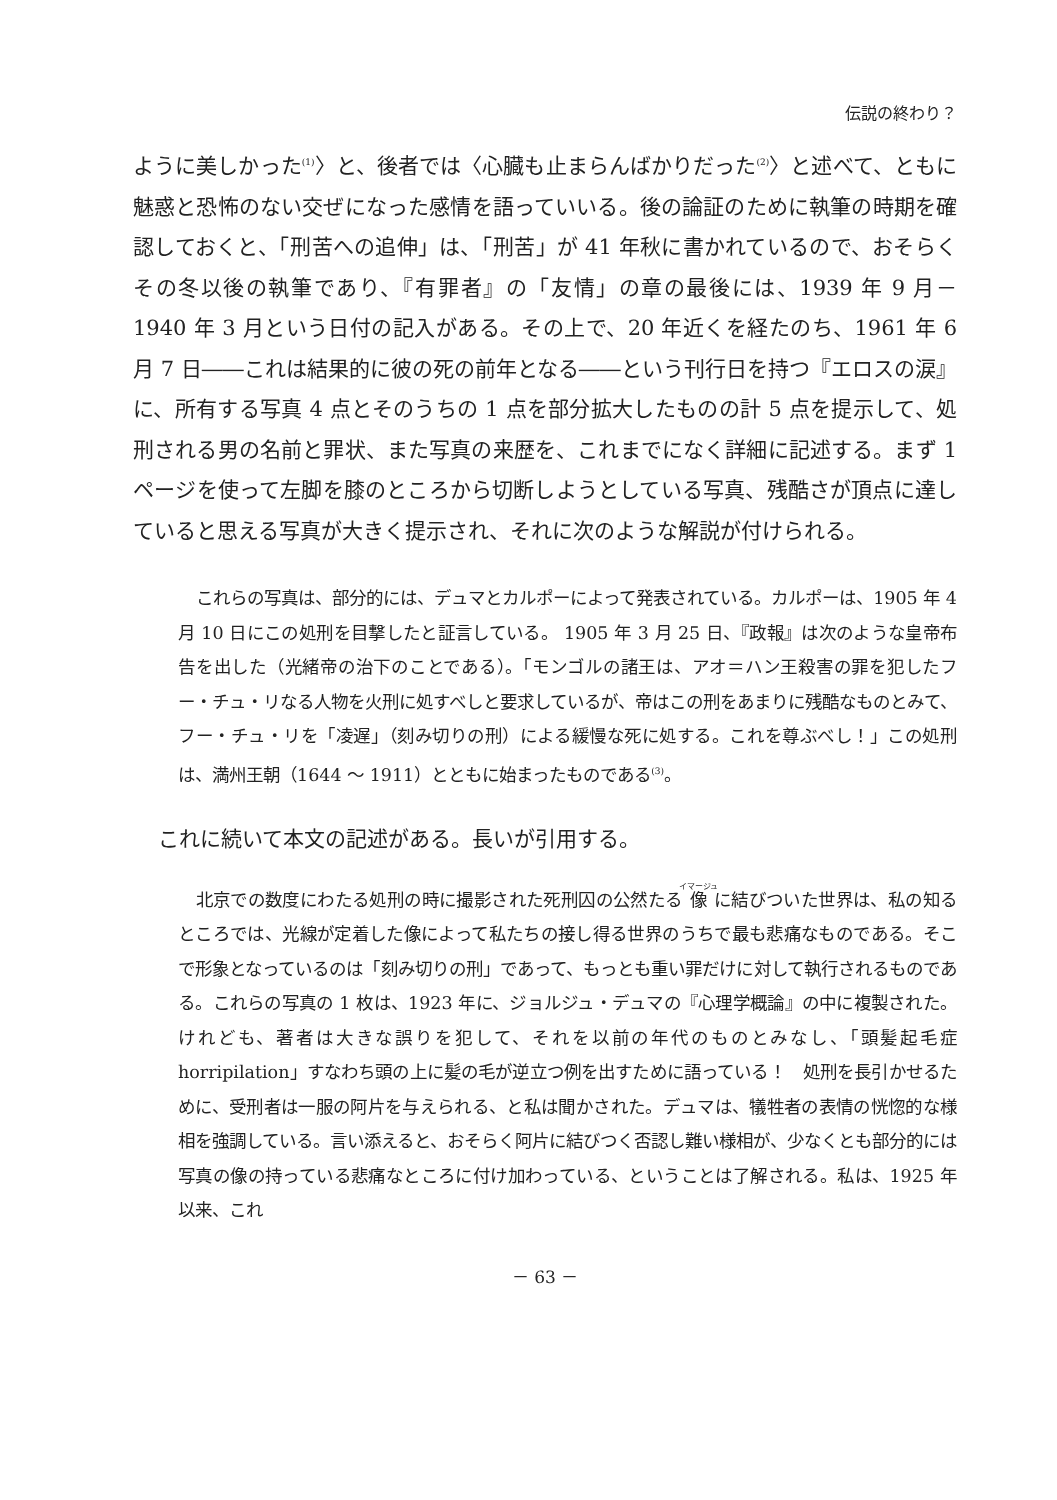伝説の終わり？
ように美しかった<sup>(1)</sup>〉と、後者では〈心臓も止まらんばかりだった<sup>(2)</sup>〉と述べて、ともに魅惑と恐怖のない交ぜになった感情を語っていいる。後の論証のために執筆の時期を確認しておくと、「刑苦への追伸」は、「刑苦」が 41 年秋に書かれているので、おそらくその冬以後の執筆であり、『有罪者』の「友情」の章の最後には、1939 年 9 月－ 1940 年 3 月という日付の記入がある。その上で、20 年近くを経たのち、1961 年 6 月 7 日――これは結果的に彼の死の前年となる――という刊行日を持つ『エロスの涙』に、所有する写真 4 点とそのうちの 1 点を部分拡大したものの計 5 点を提示して、処刑される男の名前と罪状、また写真の来歴を、これまでになく詳細に記述する。まず 1 ページを使って左脚を膝のところから切断しようとしている写真、残酷さが頂点に達していると思える写真が大きく提示され、それに次のような解説が付けられる。
これらの写真は、部分的には、デュマとカルポーによって発表されている。カルポーは、1905 年 4 月 10 日にこの処刑を目撃したと証言している。 1905 年 3 月 25 日、『政報』は次のような皇帝布告を出した（光緒帝の治下のことである）。「モンゴルの諸王は、アオ＝ハン王殺害の罪を犯したフー・チュ・リなる人物を火刑に処すべしと要求しているが、帝はこの刑をあまりに残酷なものとみて、フー・チュ・リを「凌遅」（刻み切りの刑）による緩慢な死に処する。これを尊ぶべし！」この処刑は、満州王朝（1644 ～ 1911）とともに始まったものである<sup>(3)</sup>。
これに続いて本文の記述がある。長いが引用する。
北京での数度にわたる処刑の時に撮影された死刑囚の公然たる像に結びついた世界は、私の知るところでは、光線が定着した像によって私たちの接し得る世界のうちで最も悲痛なものである。そこで形象となっているのは「刻み切りの刑」であって、もっとも重い罪だけに対して執行されるものである。これらの写真の 1 枚は、1923 年に、ジョルジュ・デュマの『心理学概論』の中に複製された。けれども、著者は大きな誤りを犯して、それを以前の年代のものとみなし、「頭髪起毛症 horripilation」すなわち頭の上に髪の毛が逆立つ例を出すために語っている！　処刑を長引かせるために、受刑者は一服の阿片を与えられる、と私は聞かされた。デュマは、犠牲者の表情の恍惚的な様相を強調している。言い添えると、おそらく阿片に結びつく否認し難い様相が、少なくとも部分的には写真の像の持っている悲痛なところに付け加わっている、ということは了解される。私は、1925 年以来、これ
－ 63 －